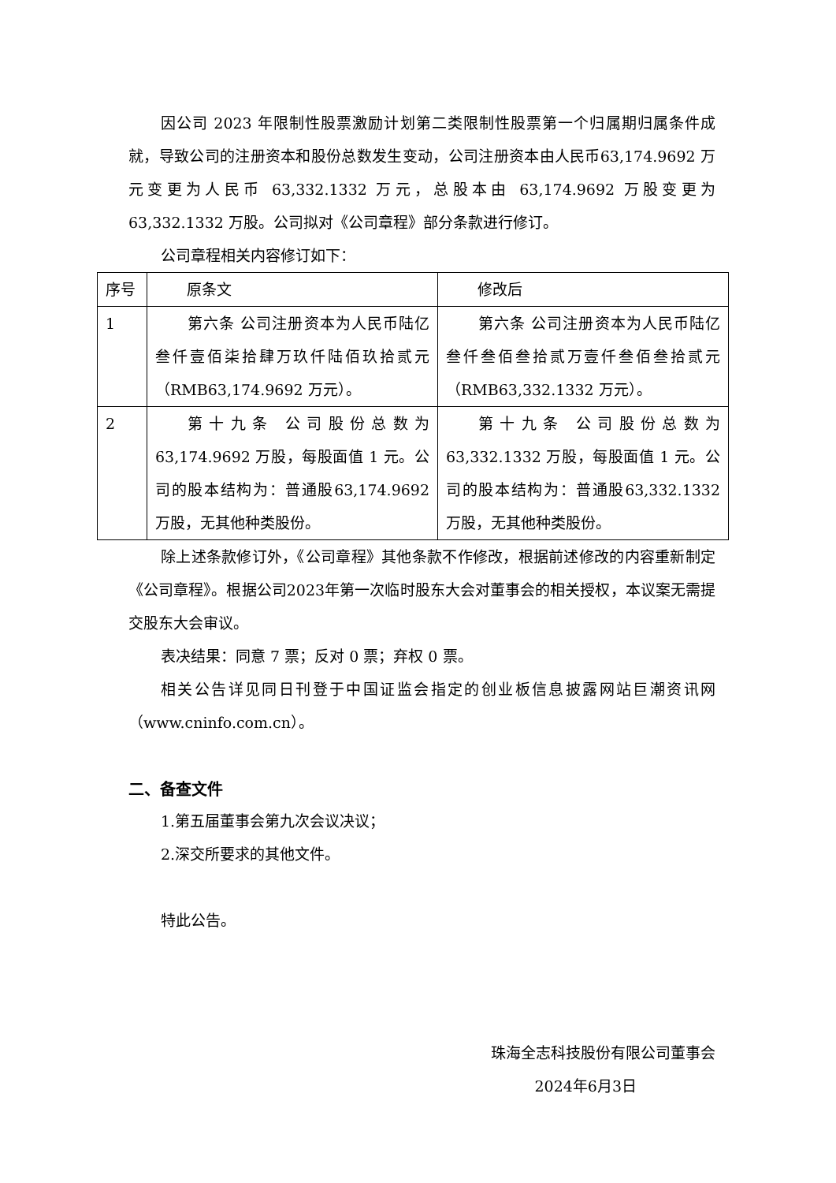因公司 2023 年限制性股票激励计划第二类限制性股票第一个归属期归属条件成就，导致公司的注册资本和股份总数发生变动，公司注册资本由人民币63,174.9692 万元变更为人民币 63,332.1332 万元，总股本由 63,174.9692 万股变更为 63,332.1332 万股。公司拟对《公司章程》部分条款进行修订。
公司章程相关内容修订如下：
| 序号 | 原条文 | 修改后 |
| 1 | 第六条 公司注册资本为人民币陆亿叁仟壹佰柒拾肆万玖仟陆佰玖拾贰元（RMB63,174.9692 万元）。 | 第六条 公司注册资本为人民币陆亿叁仟叁佰叁拾贰万壹仟叁佰叁拾贰元（RMB63,332.1332 万元）。 |
| 2 | 第十九条 公司股份总数为63,174.9692 万股，每股面值 1 元。公司的股本结构为：普通股63,174.9692 万股，无其他种类股份。 | 第十九条 公司股份总数为63,332.1332 万股，每股面值 1 元。公司的股本结构为：普通股63,332.1332 万股，无其他种类股份。 |
除上述条款修订外，《公司章程》其他条款不作修改，根据前述修改的内容重新制定《公司章程》。根据公司2023年第一次临时股东大会对董事会的相关授权，本议案无需提交股东大会审议。
表决结果：同意 7 票；反对 0 票；弃权 0 票。
相关公告详见同日刊登于中国证监会指定的创业板信息披露网站巨潮资讯网（www.cninfo.com.cn）。
二、备查文件
1.第五届董事会第九次会议决议；
2.深交所要求的其他文件。
特此公告。
珠海全志科技股份有限公司董事会
2024年6月3日